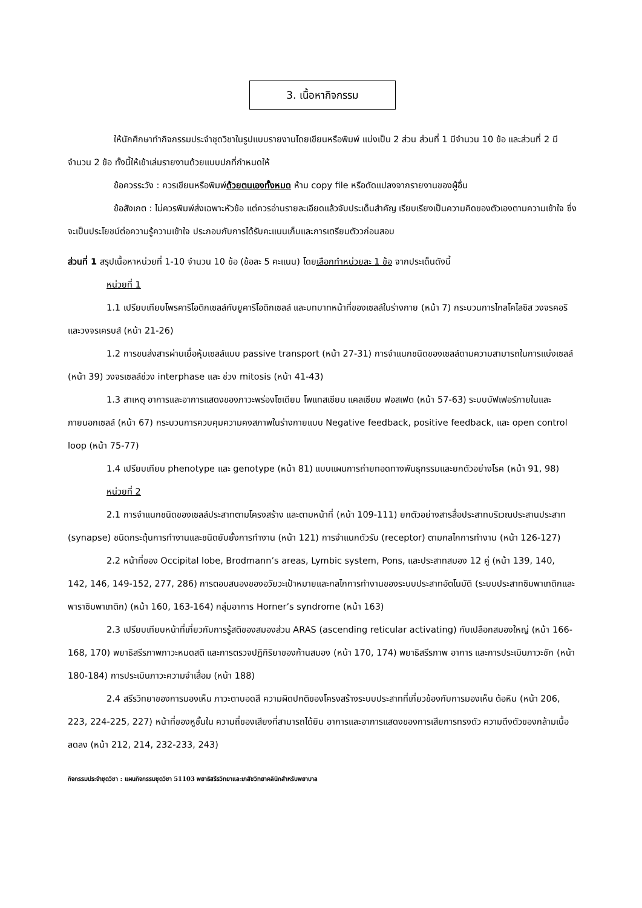3. เนื้อหากิจกรรม
ให้นักศึกษาทำกิจกรรมประจำชุดวิชาในรูปแบบรายงานโดยเขียนหรือพิมพ์ แบ่งเป็น 2 ส่วน ส่วนที่ 1 มีจำนวน 10 ข้อ และส่วนที่ 2 มีจำนวน 2 ข้อ ทั้งนี้ให้เข้าเล่มรายงานด้วยแบบปกที่กำหนดให้
ข้อควรระวัง : ควรเขียนหรือพิมพ์ด้วยตนเองทั้งหมด ห้าม copy file หรือดัดแปลงจากรายงานของผู้อื่น
ข้อสังเกต : ไม่ควรพิมพ์ส่งเฉพาะหัวข้อ แต่ควรอ่านรายละเอียดแล้วจับประเด็นสำคัญ เรียบเรียงเป็นความคิดของตัวเองตามความเข้าใจ ซึ่งจะเป็นประโยชน์ต่อความรู้ความเข้าใจ ประกอบกับการได้รับคะแนนเก็บและการเตรียมตัววก่อนสอบ
ส่วนที่ 1 สรุปเนื้อหาหน่วยที่ 1-10 จำนวน 10 ข้อ (ข้อละ 5 คะแนน) โดยเลือกทำหน่วยละ 1 ข้อ จากประเด็นดังนี้
หน่วยที่ 1
1.1 เปรียบเทียบโพรคาริโอติกเซลล์กับยูคาริโอติกเซลล์ และบทบาทหน้าที่ของเซลล์ในร่างกาย (หน้า 7) กระบวนการไกลโคไลซิส วงจรคอริ และวงจรเครบส์ (หน้า 21-26)
1.2 การขนส่งสารผ่านเยื่อหุ้มเซลล์แบบ passive transport (หน้า 27-31) การจำแนกชนิดของเซลล์ตามความสามารถในการแบ่งเซลล์ (หน้า 39) วงจรเซลล์ช่วง interphase และ ช่วง mitosis (หน้า 41-43)
1.3 สาเหตุ อาการและอาการแสดงของภาวะพร่องโซเดียม โพแทสเซียม แคลเซียม ฟอสเฟต (หน้า 57-63) ระบบบัฟเฟอร์ภายในและภายนอกเซลล์ (หน้า 67) กระบวนการควบคุมความคงสภาพในร่างกายแบบ Negative feedback, positive feedback, และ open control loop (หน้า 75-77)
1.4 เปรียบเทียบ phenotype และ genotype (หน้า 81) แบบแผนการถ่ายทอดทางพันธุกรรมและยกตัวอย่างโรค (หน้า 91, 98)
หน่วยที่ 2
2.1 การจำแนกชนิดของเซลล์ประสาทตามโครงสร้าง และตามหน้าที่ (หน้า 109-111) ยกตัวอย่างสารสื่อประสาทบริเวณประสานประสาท (synapse) ชนิดกระตุ้นการทำงานและชนิดยับยั้งการทำงาน (หน้า 121) การจำแนกตัวรับ (receptor) ตามกลไกการทำงาน (หน้า 126-127)
2.2 หน้าที่ของ Occipital lobe, Brodmann’s areas, Lymbic system, Pons, และประสาทสมอง 12 คู่ (หน้า 139, 140, 142, 146, 149-152, 277, 286) การตอบสนองของอวัยวะเป้าหมายและกลไกการทำงานของระบบประสาทอัตโนมัติ (ระบบประสาทซิมพาเทติกและพาราซิมพาเทติก) (หน้า 160, 163-164) กลุ่มอาการ Horner’s syndrome (หน้า 163)
2.3 เปรียบเทียบหน้าที่เกี่ยวกับการรู้สติของสมองส่วน ARAS (ascending reticular activating) กับเปลือกสมองใหญ่ (หน้า 166-168, 170) พยาธิสรีรภาพภาวะหมดสติ และการตรวจปฏิกิริยาของก้านสมอง (หน้า 170, 174) พยาธิสรีรภาพ อาการ และการประเมินภาวะชัก (หน้า 180-184) การประเมินภาวะความจำเสื่อม (หน้า 188)
2.4 สรีรวิทยาของการมองเห็น ภาวะตาบอดสี ความผิดปกติของโครงสร้างระบบประสาทที่เกี่ยวข้องกับการมองเห็น ต้อหิน (หน้า 206, 223, 224-225, 227) หน้าที่ของหูชั้นใน ความถี่ของเสียงที่สามารถได้ยิน อาการและอาการแสดงของการเสียการทรงตัว ความตึงตัวของกล้ามเนื้อลดลง (หน้า 212, 214, 232-233, 243)
กิจกรรมประจำชุดวิชา : แผนกิจกรรมชุดวิชา 51103 พยาธิสรีรวิทยาและเภสัชวิทยาคลินิกสำหรับพยาบาล